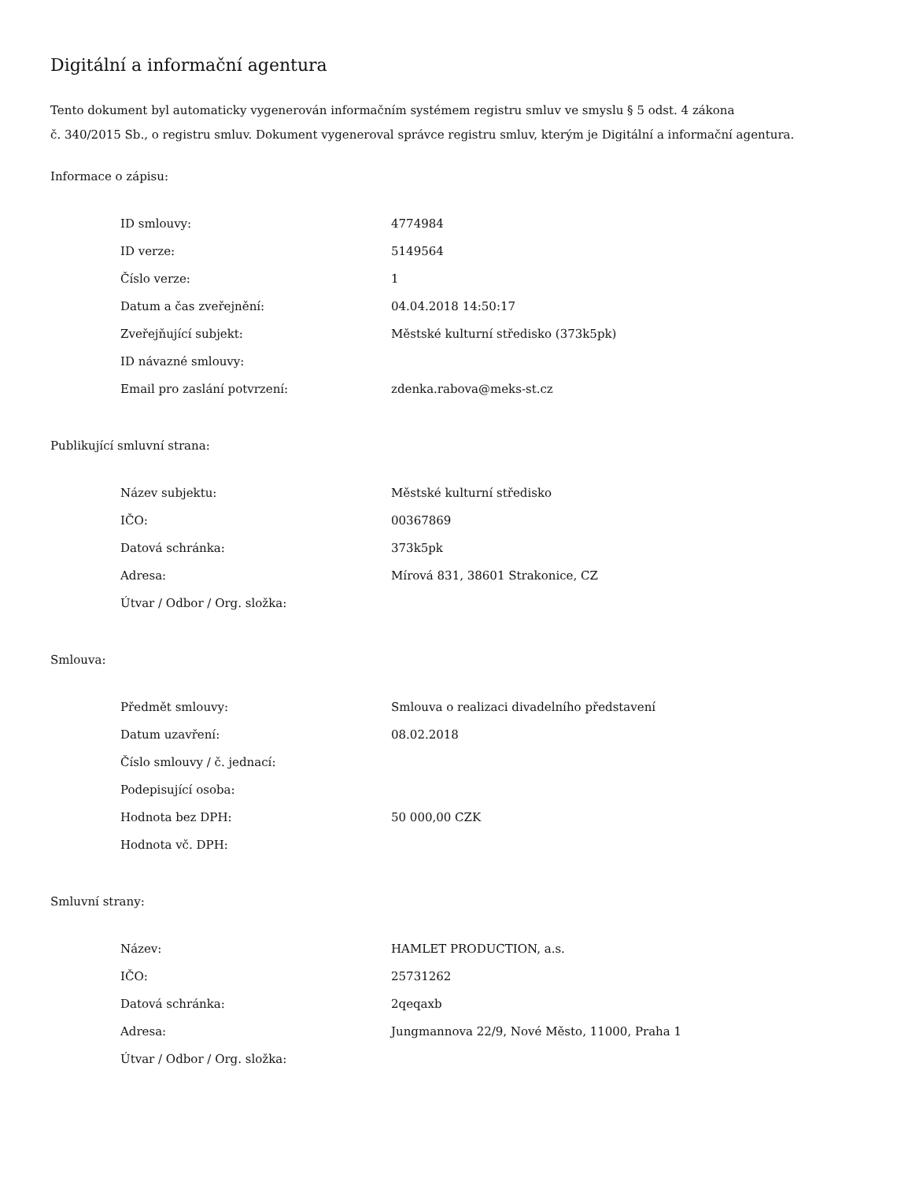Digitální a informační agentura
Tento dokument byl automaticky vygenerován informačním systémem registru smluv ve smyslu § 5 odst. 4 zákona
č. 340/2015 Sb., o registru smluv. Dokument vygeneroval správce registru smluv, kterým je Digitální a informační agentura.
Informace o zápisu:
| ID smlouvy: | 4774984 |
| ID verze: | 5149564 |
| Číslo verze: | 1 |
| Datum a čas zveřejnění: | 04.04.2018 14:50:17 |
| Zveřejňující subjekt: | Městské kulturní středisko (373k5pk) |
| ID návazné smlouvy: | |
| Email pro zaslání potvrzení: | zdenka.rabova@meks-st.cz |
Publikující smluvní strana:
| Název subjektu: | Městské kulturní středisko |
| IČO: | 00367869 |
| Datová schránka: | 373k5pk |
| Adresa: | Mírová 831, 38601 Strakonice, CZ |
| Útvar / Odbor / Org. složka: | |
Smlouva:
| Předmět smlouvy: | Smlouva o realizaci divadelního představení |
| Datum uzavření: | 08.02.2018 |
| Číslo smlouvy / č. jednací: | |
| Podepisující osoba: | |
| Hodnota bez DPH: | 50 000,00 CZK |
| Hodnota vč. DPH: | |
Smluvní strany:
| Název: | HAMLET PRODUCTION, a.s. |
| IČO: | 25731262 |
| Datová schránka: | 2qeqaxb |
| Adresa: | Jungmannova 22/9, Nové Město, 11000, Praha 1 |
| Útvar / Odbor / Org. složka: | |